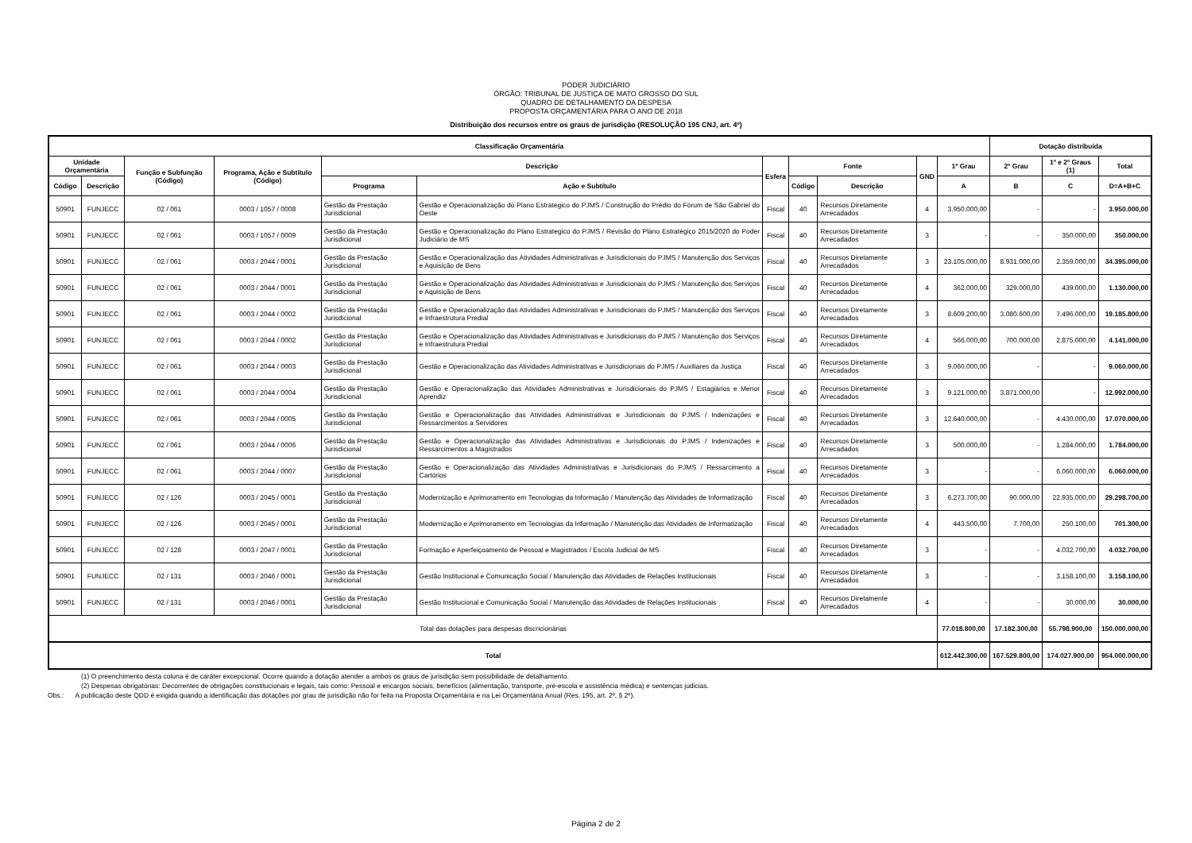PODER JUDICIÁRIO
ÓRGÃO: TRIBUNAL DE JUSTIÇA DE MATO GROSSO DO SUL
QUADRO DE DETALHAMENTO DA DESPESA
PROPOSTA ORÇAMENTÁRIA PARA O ANO DE 2018
Distribuição dos recursos entre os graus de jurisdição (RESOLUÇÃO 195 CNJ, art. 4º)
| Classificação Orçamentária | | | | | | | | | | | Dotação distribuída | | |
| --- | --- | --- | --- | --- | --- | --- | --- | --- | --- | --- | --- | --- | --- |
| Unidade Orçamentária | | Função e Subfunção (Código) | Programa, Ação e Subtítulo (Código) | Descrição | | Esfera | Fonte | | GND | 1º Grau | 2º Grau | 1º e 2º Graus (1) | Total |
| Código | Descrição | | | Programa | Ação e Subtítulo | | Código | Descrição | | A | B | C | D=A+B+C |
| 50901 | FUNJECC | 02 / 061 | 0003 / 1057 / 0008 | Gestão da Prestação Jurisdicional | Gestão e Operacionalização do Plano Estrategico do PJMS / Construção do Prédio do Fórum de São Gabriel do Oeste | Fiscal | 40 | Recursos Diretamente Arrecadados | 4 | 3.950.000,00 | - | - | 3.950.000,00 |
| 50901 | FUNJECC | 02 / 061 | 0003 / 1057 / 0009 | Gestão da Prestação Jurisdicional | Gestão e Operacionalização do Plano Estrategico do PJMS / Revisão do Plano Estratégico 2015/2020 do Poder Judiciário de MS | Fiscal | 40 | Recursos Diretamente Arrecadados | 3 | - | - | 350.000,00 | 350.000,00 |
| 50901 | FUNJECC | 02 / 061 | 0003 / 2044 / 0001 | Gestão da Prestação Jurisdicional | Gestão e Operacionalização das Atividades Administrativas e Jurisdicionais do PJMS / Manutenção dos Serviços e Aquisição de Bens | Fiscal | 40 | Recursos Diretamente Arrecadados | 3 | 23.105.000,00 | 8.931.000,00 | 2.359.000,00 | 34.395.000,00 |
| 50901 | FUNJECC | 02 / 061 | 0003 / 2044 / 0001 | Gestão da Prestação Jurisdicional | Gestão e Operacionalização das Atividades Administrativas e Jurisdicionais do PJMS / Manutenção dos Serviços e Aquisição de Bens | Fiscal | 40 | Recursos Diretamente Arrecadados | 4 | 362.000,00 | 329.000,00 | 439.000,00 | 1.130.000,00 |
| 50901 | FUNJECC | 02 / 061 | 0003 / 2044 / 0002 | Gestão da Prestação Jurisdicional | Gestão e Operacionalização das Atividades Administrativas e Jurisdicionais do PJMS / Manutenção dos Serviços e Infraestrutura Predial | Fiscal | 40 | Recursos Diretamente Arrecadados | 3 | 8.609.200,00 | 3.080.600,00 | 7.496.000,00 | 19.185.800,00 |
| 50901 | FUNJECC | 02 / 061 | 0003 / 2044 / 0002 | Gestão da Prestação Jurisdicional | Gestão e Operacionalização das Atividades Administrativas e Jurisdicionais do PJMS / Manutenção dos Serviços e Infraestrutura Predial | Fiscal | 40 | Recursos Diretamente Arrecadados | 4 | 566.000,00 | 700.000,00 | 2.875.000,00 | 4.141.000,00 |
| 50901 | FUNJECC | 02 / 061 | 0003 / 2044 / 0003 | Gestão da Prestação Jurisdicional | Gestão e Operacionalização das Atividades Administrativas e Jurisdicionais do PJMS / Auxiliares da Justiça | Fiscal | 40 | Recursos Diretamente Arrecadados | 3 | 9.060.000,00 | - | - | 9.060.000,00 |
| 50901 | FUNJECC | 02 / 061 | 0003 / 2044 / 0004 | Gestão da Prestação Jurisdicional | Gestão e Operacionalização das Atividades Administrativas e Jurisdicionais do PJMS / Estagiários e Menor Aprendiz | Fiscal | 40 | Recursos Diretamente Arrecadados | 3 | 9.121.000,00 | 3.871.000,00 | - | 12.992.000,00 |
| 50901 | FUNJECC | 02 / 061 | 0003 / 2044 / 0005 | Gestão da Prestação Jurisdicional | Gestão e Operacionalização das Atividades Administrativas e Jurisdicionais do PJMS / Indenizações e Ressarcimentos a Servidores | Fiscal | 40 | Recursos Diretamente Arrecadados | 3 | 12.640.000,00 | - | 4.430.000,00 | 17.070.000,00 |
| 50901 | FUNJECC | 02 / 061 | 0003 / 2044 / 0006 | Gestão da Prestação Jurisdicional | Gestão e Operacionalização das Atividades Administrativas e Jurisdicionais do PJMS / Indenizações e Ressarcimentos a Magistrados | Fiscal | 40 | Recursos Diretamente Arrecadados | 3 | 500.000,00 | - | 1.284.000,00 | 1.784.000,00 |
| 50901 | FUNJECC | 02 / 061 | 0003 / 2044 / 0007 | Gestão da Prestação Jurisdicional | Gestão e Operacionalização das Atividades Administrativas e Jurisdicionais do PJMS / Ressarcimento a Cartórios | Fiscal | 40 | Recursos Diretamente Arrecadados | 3 | - | - | 6.060.000,00 | 6.060.000,00 |
| 50901 | FUNJECC | 02 / 126 | 0003 / 2045 / 0001 | Gestão da Prestação Jurisdicional | Modernização e Aprimoramento em Tecnologias da Informação / Manutenção das Atividades de Informatização | Fiscal | 40 | Recursos Diretamente Arrecadados | 3 | 6.273.700,00 | 90.000,00 | 22.935.000,00 | 29.298.700,00 |
| 50901 | FUNJECC | 02 / 126 | 0003 / 2045 / 0001 | Gestão da Prestação Jurisdicional | Modernização e Aprimoramento em Tecnologias da Informação / Manutenção das Atividades de Informatização | Fiscal | 40 | Recursos Diretamente Arrecadados | 4 | 443.500,00 | 7.700,00 | 250.100,00 | 701.300,00 |
| 50901 | FUNJECC | 02 / 128 | 0003 / 2047 / 0001 | Gestão da Prestação Jurisdicional | Formação e Aperfeiçoamento de Pessoal e Magistrados / Escola Judicial de MS | Fiscal | 40 | Recursos Diretamente Arrecadados | 3 | - | - | 4.032.700,00 | 4.032.700,00 |
| 50901 | FUNJECC | 02 / 131 | 0003 / 2046 / 0001 | Gestão da Prestação Jurisdicional | Gestão Institucional e Comunicação Social / Manutenção das Atividades de Relações Institucionais | Fiscal | 40 | Recursos Diretamente Arrecadados | 3 | - | - | 3.158.100,00 | 3.158.100,00 |
| 50901 | FUNJECC | 02 / 131 | 0003 / 2046 / 0001 | Gestão da Prestação Jurisdicional | Gestão Institucional e Comunicação Social / Manutenção das Atividades de Relações Institucionais | Fiscal | 40 | Recursos Diretamente Arrecadados | 4 | - | - | 30.000,00 | 30.000,00 |
| Total das dotações para despesas discricionárias | | | | | | | | | | 77.018.800,00 | 17.182.300,00 | 55.798.900,00 | 150.000.000,00 |
| Total | | | | | | | | | | 612.442.300,00 | 167.529.800,00 | 174.027.900,00 | 954.000.000,00 |
(1) O preenchimento desta coluna é de caráter excepcional. Ocorre quando a dotação atender a ambos os graus de jurisdição sem possibilidade de detalhamento.
(2) Despesas obrigatórias: Decorrentes de obrigações constitucionais e legais, tais como: Pessoal e encargos sociais, benefícios (alimentação, transporte, pré-escola e assistência médica) e sentenças judicias.
Obs.: A publicação deste QDD é exigida quando a identificação das dotações por grau de jurisdição não for feita na Proposta Orçamentária e na Lei Orçamentária Anual (Res. 195, art. 2º, § 2º).
Página 2 de 2